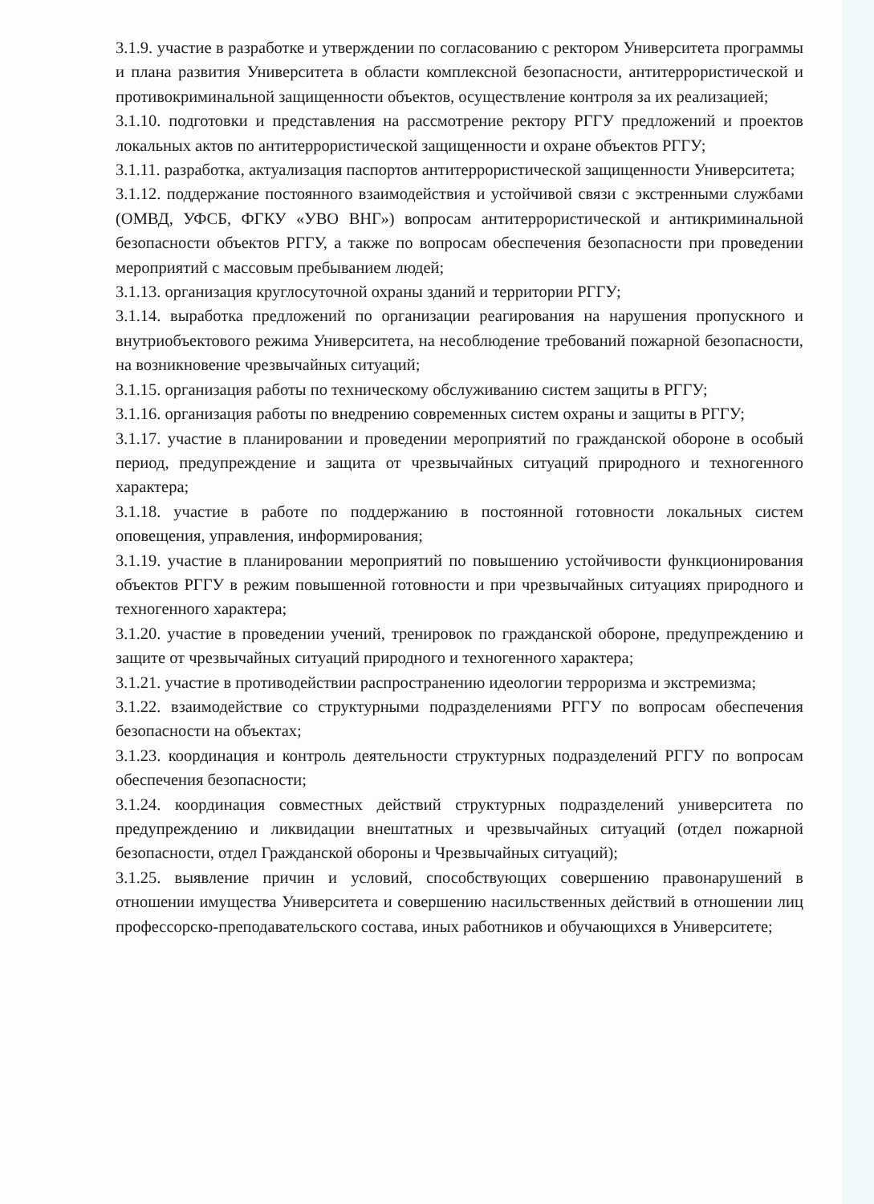3.1.9. участие в разработке и утверждении по согласованию с ректором Университета программы и плана развития Университета в области комплексной безопасности, антитеррористической и противокриминальной защищенности объектов, осуществление контроля за их реализацией;
3.1.10. подготовки и представления на рассмотрение ректору РГГУ предложений и проектов локальных актов по антитеррористической защищенности и охране объектов РГГУ;
3.1.11. разработка, актуализация паспортов антитеррористической защищенности Университета;
3.1.12. поддержание постоянного взаимодействия и устойчивой связи с экстренными службами (ОМВД, УФСБ, ФГКУ «УВО ВНГ») вопросам антитеррористической и антикриминальной безопасности объектов РГГУ, а также по вопросам обеспечения безопасности при проведении мероприятий с массовым пребыванием людей;
3.1.13. организация круглосуточной охраны зданий и территории РГГУ;
3.1.14. выработка предложений по организации реагирования на нарушения пропускного и внутриобъектового режима Университета, на несоблюдение требований пожарной безопасности, на возникновение чрезвычайных ситуаций;
3.1.15. организация работы по техническому обслуживанию систем защиты в РГГУ;
3.1.16. организация работы по внедрению современных систем охраны и защиты в РГГУ;
3.1.17. участие в планировании и проведении мероприятий по гражданской обороне в особый период, предупреждение и защита от чрезвычайных ситуаций природного и техногенного характера;
3.1.18. участие в работе по поддержанию в постоянной готовности локальных систем оповещения, управления, информирования;
3.1.19. участие в планировании мероприятий по повышению устойчивости функционирования объектов РГГУ в режим повышенной готовности и при чрезвычайных ситуациях природного и техногенного характера;
3.1.20. участие в проведении учений, тренировок по гражданской обороне, предупреждению и защите от чрезвычайных ситуаций природного и техногенного характера;
3.1.21. участие в противодействии распространению идеологии терроризма и экстремизма;
3.1.22. взаимодействие со структурными подразделениями РГГУ по вопросам обеспечения безопасности на объектах;
3.1.23. координация и контроль деятельности структурных подразделений РГГУ по вопросам обеспечения безопасности;
3.1.24. координация совместных действий структурных подразделений университета по предупреждению и ликвидации внештатных и чрезвычайных ситуаций (отдел пожарной безопасности, отдел Гражданской обороны и Чрезвычайных ситуаций);
3.1.25. выявление причин и условий, способствующих совершению правонарушений в отношении имущества Университета и совершению насильственных действий в отношении лиц профессорско-преподавательского состава, иных работников и обучающихся в Университете;